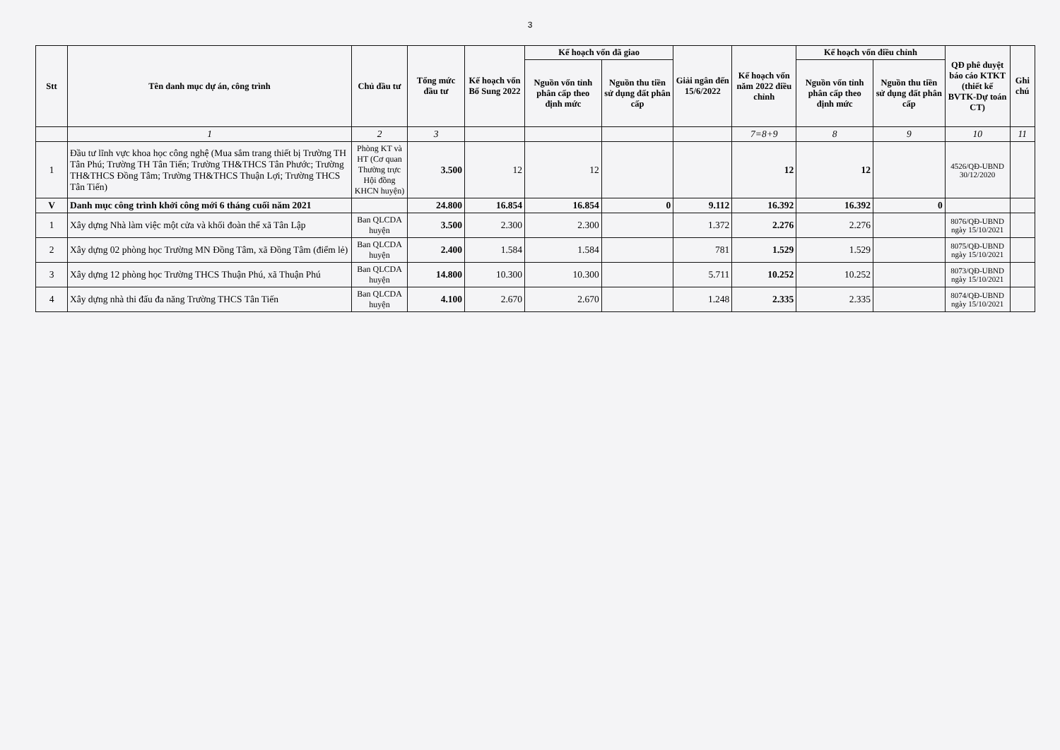3
| Stt | Tên danh mục dự án, công trình | Chủ đầu tư | Tổng mức đầu tư | Kế hoạch vốn Bổ Sung 2022 | Kế hoạch vốn đã giao | | Giải ngân đến 15/6/2022 | Kế hoạch vốn năm 2022 điều chỉnh | Kế hoạch vốn điều chỉnh | | QĐ phê duyệt báo cáo KTKT (thiết kế BVTK-Dự toán CT) | Ghi chú |
| --- | --- | --- | --- | --- | --- | --- | --- | --- | --- | --- | --- | --- |
| | | | | | Nguồn vốn tỉnh phân cấp theo định mức | Nguồn thu tiền sử dụng đất phân cấp | | | Nguồn vốn tỉnh phân cấp theo định mức | Nguồn thu tiền sử dụng đất phân cấp | | |
| | 1 | 2 | 3 | | | | | 7=8+9 | 8 | 9 | 10 | 11 |
| 1 | Đầu tư lĩnh vực khoa học công nghệ (Mua sắm trang thiết bị Trường TH Tân Phú; Trường TH Tân Tiến; Trường TH&THCS Tân Phước; Trường TH&THCS Đồng Tâm; Trường TH&THCS Thuận Lợi; Trường THCS Tân Tiến) | Phòng KT và HT (Cơ quan Thường trực Hội đồng KHCN huyện) | 3.500 | 12 | 12 | | | 12 | 12 | | 4526/QĐ-UBND 30/12/2020 | |
| V | Danh mục công trình khởi công mới 6 tháng cuối năm 2021 | | 24.800 | 16.854 | 16.854 | 0 | 9.112 | 16.392 | 16.392 | 0 | | |
| 1 | Xây dựng Nhà làm việc một cửa và khối đoàn thể xã Tân Lập | Ban QLCDA huyện | 3.500 | 2.300 | 2.300 | | 1.372 | 2.276 | 2.276 | | 8076/QĐ-UBND ngày 15/10/2021 | |
| 2 | Xây dựng 02 phòng học Trường MN Đồng Tâm, xã Đồng Tâm (điểm lẻ) | Ban QLCDA huyện | 2.400 | 1.584 | 1.584 | | 781 | 1.529 | 1.529 | | 8075/QĐ-UBND ngày 15/10/2021 | |
| 3 | Xây dựng 12 phòng học Trường THCS Thuận Phú, xã Thuận Phú | Ban QLCDA huyện | 14.800 | 10.300 | 10.300 | | 5.711 | 10.252 | 10.252 | | 8073/QĐ-UBND ngày 15/10/2021 | |
| 4 | Xây dựng nhà thi đấu đa năng Trường THCS Tân Tiến | Ban QLCDA huyện | 4.100 | 2.670 | 2.670 | | 1.248 | 2.335 | 2.335 | | 8074/QĐ-UBND ngày 15/10/2021 | |